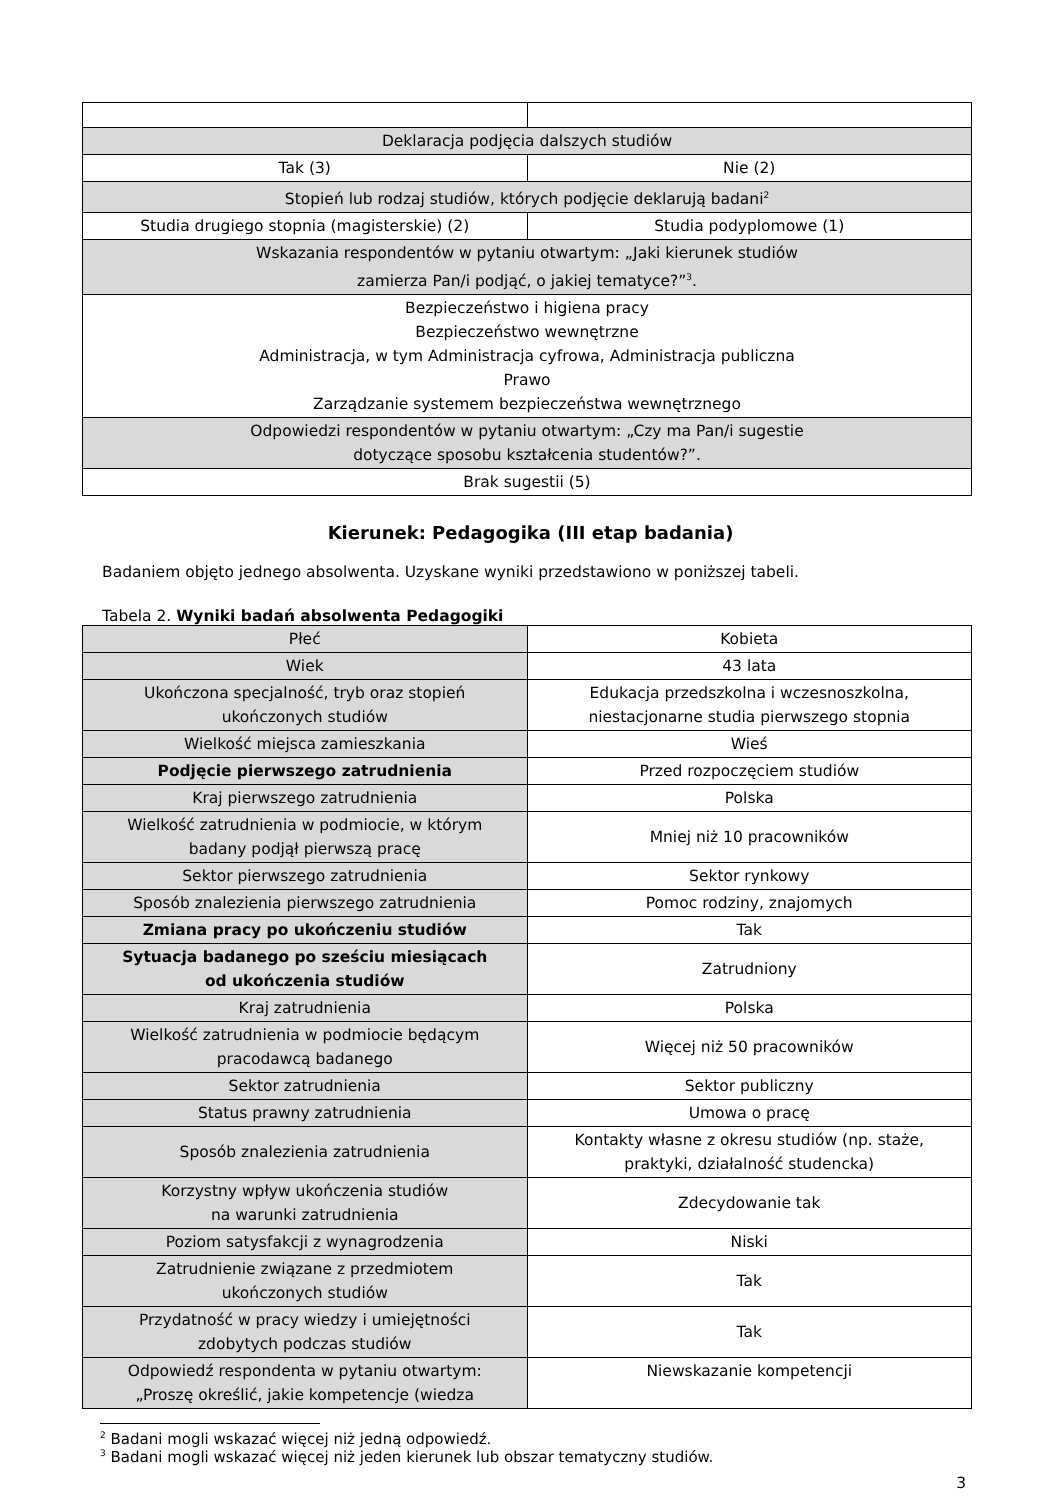| Deklaracja podjęcia dalszych studiów | |
| Tak (3) | Nie (2) |
| Stopień lub rodzaj studiów, których podjęcie deklarują badani<sup>2</sup> | |
| Studia drugiego stopnia (magisterskie) (2) | Studia podyplomowe (1) |
| Wskazania respondentów w pytaniu otwartym: „Jaki kierunek studiów zamierza Pan/i podjąć, o jakiej tematyce?”<sup>3</sup>. | |
| Bezpieczeństwo i higiena pracy Bezpieczeństwo wewnętrzne Administracja, w tym Administracja cyfrowa, Administracja publiczna Prawo Zarządzanie systemem bezpieczeństwa wewnętrznego | |
| Odpowiedzi respondentów w pytaniu otwartym: „Czy ma Pan/i sugestie dotyczące sposobu kształcenia studentów?”. | |
| Brak sugestii (5) | |
Kierunek: Pedagogika (III etap badania)
Badaniem objęto jednego absolwenta. Uzyskane wyniki przedstawiono w poniższej tabeli.
Tabela 2. Wyniki badań absolwenta Pedagogiki
| Płeć | Kobieta |
| Wiek | 43 lata |
| Ukończona specjalność, tryb oraz stopień ukończonych studiów | Edukacja przedszkolna i wczesnoszkolna, niestacjonarne studia pierwszego stopnia |
| Wielkość miejsca zamieszkania | Wieś |
| Podjęcie pierwszego zatrudnienia | Przed rozpoczęciem studiów |
| Kraj pierwszego zatrudnienia | Polska |
| Wielkość zatrudnienia w podmiocie, w którym badany podjął pierwszą pracę | Mniej niż 10 pracowników |
| Sektor pierwszego zatrudnienia | Sektor rynkowy |
| Sposób znalezienia pierwszego zatrudnienia | Pomoc rodziny, znajomych |
| Zmiana pracy po ukończeniu studiów | Tak |
| Sytuacja badanego po sześciu miesiącach od ukończenia studiów | Zatrudniony |
| Kraj zatrudnienia | Polska |
| Wielkość zatrudnienia w podmiocie będącym pracodawcą badanego | Więcej niż 50 pracowników |
| Sektor zatrudnienia | Sektor publiczny |
| Status prawny zatrudnienia | Umowa o pracę |
| Sposób znalezienia zatrudnienia | Kontakty własne z okresu studiów (np. staże, praktyki, działalność studencka) |
| Korzystny wpływ ukończenia studiów na warunki zatrudnienia | Zdecydowanie tak |
| Poziom satysfakcji z wynagrodzenia | Niski |
| Zatrudnienie związane z przedmiotem ukończonych studiów | Tak |
| Przydatność w pracy wiedzy i umiejętności zdobytych podczas studiów | Tak |
| Odpowiedź respondenta w pytaniu otwartym: „Proszę określić, jakie kompetencje (wiedza | Niewskazanie kompetencji |
<sup>2</sup> Badani mogli wskazać więcej niż jedną odpowiedź.
<sup>3</sup> Badani mogli wskazać więcej niż jeden kierunek lub obszar tematyczny studiów.
3